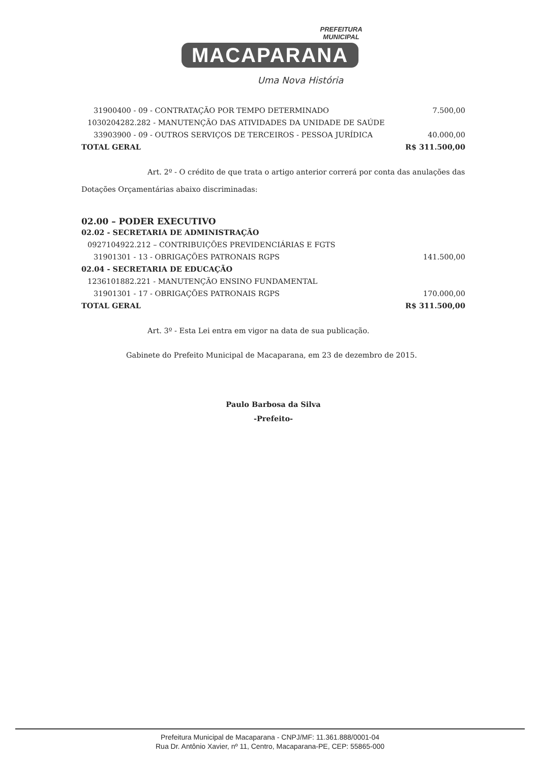PREFEITURA
MUNICIPAL
MACAPARANA
Uma Nova História
| 31900400 - 09 - CONTRATAÇÃO POR TEMPO DETERMINADO | 7.500,00 |
| 1030204282.282 - MANUTENÇÃO DAS ATIVIDADES DA UNIDADE DE SAÚDE | |
| 33903900 - 09 - OUTROS SERVIÇOS DE TERCEIROS - PESSOA JURÍDICA | 40.000,00 |
| TOTAL GERAL | R$ 311.500,00 |
Art. 2º - O crédito de que trata o artigo anterior correrá por conta das anulações das Dotações Orçamentárias abaixo discriminadas:
02.00 – PODER EXECUTIVO
| 02.02 - SECRETARIA DE ADMINISTRAÇÃO | |
| 0927104922.212 – CONTRIBUIÇÕES PREVIDENCIÁRIAS E FGTS | |
| 31901301 - 13 - OBRIGAÇÕES PATRONAIS RGPS | 141.500,00 |
| 02.04 - SECRETARIA DE EDUCAÇÃO | |
| 1236101882.221 - MANUTENÇÃO ENSINO FUNDAMENTAL | |
| 31901301 - 17 - OBRIGAÇÕES PATRONAIS RGPS | 170.000,00 |
| TOTAL GERAL | R$ 311.500,00 |
Art. 3º - Esta Lei entra em vigor na data de sua publicação.
Gabinete do Prefeito Municipal de Macaparana, em 23 de dezembro de 2015.
Paulo Barbosa da Silva
-Prefeito-
Prefeitura Municipal de Macaparana - CNPJ/MF: 11.361.888/0001-04
Rua Dr. Antônio Xavier, nº 11, Centro, Macaparana-PE, CEP: 55865-000